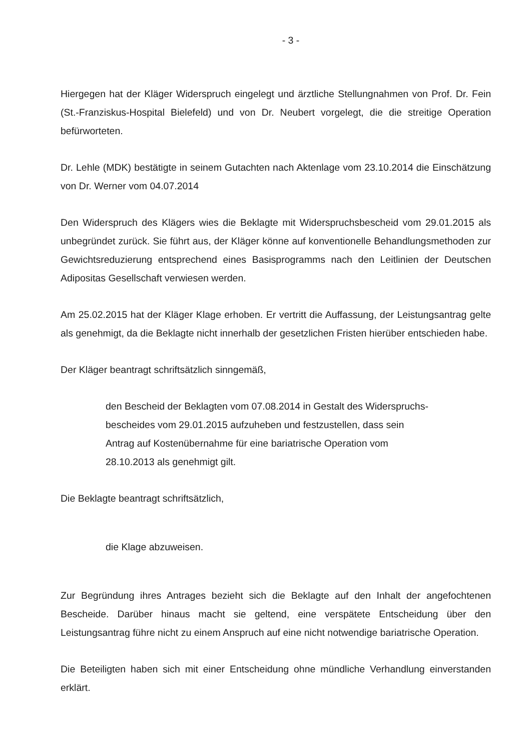- 3 -
Hiergegen hat der Kläger Widerspruch eingelegt und ärztliche Stellungnahmen von Prof. Dr. Fein (St.-Franziskus-Hospital Bielefeld) und von Dr. Neubert vorgelegt, die die streitige Operation befürworteten.
Dr. Lehle (MDK) bestätigte in seinem Gutachten nach Aktenlage vom 23.10.2014 die Einschätzung von Dr. Werner vom 04.07.2014
Den Widerspruch des Klägers wies die Beklagte mit Widerspruchsbescheid vom 29.01.2015 als unbegründet zurück. Sie führt aus, der Kläger könne auf konventionelle Behandlungsmethoden zur Gewichtsreduzierung entsprechend eines Basisprogramms nach den Leitlinien der Deutschen Adipositas Gesellschaft verwiesen werden.
Am 25.02.2015 hat der Kläger Klage erhoben. Er vertritt die Auffassung, der Leistungsantrag gelte als genehmigt, da die Beklagte nicht innerhalb der gesetzlichen Fristen hierüber entschieden habe.
Der Kläger beantragt schriftsätzlich sinngemäß,
den Bescheid der Beklagten vom 07.08.2014 in Gestalt des Widerspruchs-
bescheides vom 29.01.2015 aufzuheben und festzustellen, dass sein
Antrag auf Kostenübernahme für eine bariatrische Operation vom
28.10.2013 als genehmigt gilt.
Die Beklagte beantragt schriftsätzlich,
die Klage abzuweisen.
Zur Begründung ihres Antrages bezieht sich die Beklagte auf den Inhalt der angefochtenen Bescheide. Darüber hinaus macht sie geltend, eine verspätete Entscheidung über den Leistungsantrag führe nicht zu einem Anspruch auf eine nicht notwendige bariatrische Operation.
Die Beteiligten haben sich mit einer Entscheidung ohne mündliche Verhandlung einverstanden erklärt.